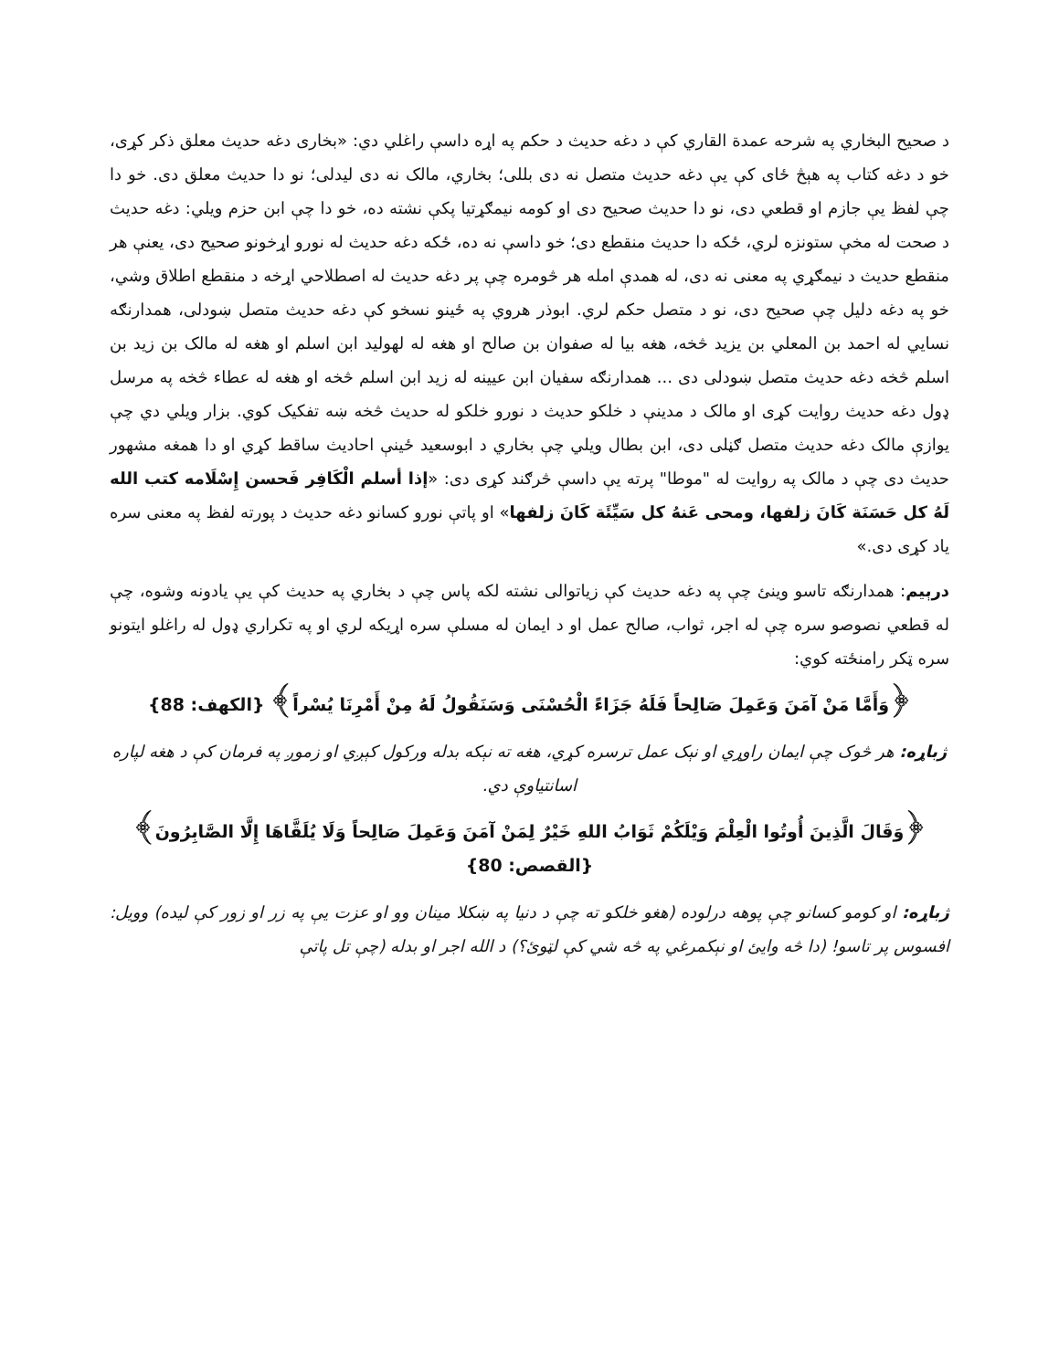د صحيح البخاري په شرحه عمدة القاري کې د دغه حديث د حکم په اړه داسې راغلي دي: «بخاری دغه حديث معلق ذکر کړی، خو د دغه کتاب په هېڅ ځای کې يې دغه حديث متصل نه دی بللی؛ بخاري، مالک نه دی ليدلی؛ نو دا حديث معلق دی. خو دا چې لفظ يې جازم او قطعي دی، نو دا حديث صحيح دی او کومه نيمګړتيا پکې نشته ده، خو دا چې ابن حزم ويلي: دغه حديث د صحت له مخې ستونزه لري، ځکه دا حديث منقطع دی؛ خو داسې نه ده، ځکه دغه حديث له نورو اړخونو صحيح دی، يعنې هر منقطع حديث د نيمګړي په معنی نه دی، له همدې امله هر څومره چې پر دغه حديث له اصطلاحي اړخه د منقطع اطلاق وشي، خو په دغه دليل چې صحيح دی، نو د متصل حکم لري. ابوذر هروي په ځينو نسخو کې دغه حديث متصل ښودلی، همدارنګه نسايي له احمد بن المعلي بن يزيد څخه، هغه بيا له صفوان بن صالح او هغه له لهوليد ابن اسلم او هغه له مالک بن زيد بن اسلم څخه دغه حديث متصل ښودلی دی ... همدارنګه سفيان ابن عيينه له زيد ابن اسلم څخه او هغه له عطاء څخه په مرسل ډول دغه حديث روايت کړی او مالک د مدينې د خلکو حديث د نورو خلکو له حديث څخه ښه تفکيک کوي. بزار ويلي دي چې يوازې مالک دغه حديث متصل ګڼلی دی، ابن بطال ويلي چې بخاري د ابوسعيد ځينې احاديث ساقط کړي او دا همغه مشهور حديث دی چې د مالک په روايت له "موطا" پرته يې داسې څرګند کړی دی: «إذا أسلم الْكَافِر فَحسن إِسْلَامه كتب الله لَهُ كل حَسَنَة كَانَ زلفها، ومحى عَنهُ كل سَيِّئَة كَانَ زلفها» او پاتې نورو کسانو دغه حديث د پورته لفظ په معنی سره ياد کړی دی.»
درېيم: همدارنګه تاسو وينئ چې په دغه حديث کې زياتوالی نشته لکه پاس چې د بخاري په حديث کې يې يادونه وشوه، چې له قطعي نصوصو سره چې له اجر، ثواب، صالح عمل او د ايمان له مسلې سره اړيکه لري او په تکراري ډول له راغلو ايتونو سره ټکر رامنځته کوي:
﴿وَأَمَّا مَنْ آمَنَ وَعَمِلَ صَالِحاً فَلَهُ جَزَاءً الْحُسْنَى وَسَنَقُولُ لَهُ مِنْ أَمْرِنَا يُسْراً﴾ {الكهف: 88}
ژباړه: هر څوک چې ايمان راوړي او نېک عمل ترسره کړي، هغه ته نېکه بدله ورکول کېږي او زموږ په فرمان کې د هغه لپاره اسانتياوې دي.
﴿وَقَالَ الَّذِينَ أُوتُوا الْعِلْمَ وَيْلَكُمْ ثَوَابُ اللهِ خَيْرٌ لِمَنْ آمَنَ وَعَمِلَ صَالِحاً وَلَا يُلَقَّاهَا إِلَّا الصَّابِرُونَ﴾{القصص: 80}
ژباړه: او کومو کسانو چې پوهه درلوده (هغو خلکو ته چې د دنيا په ښکلا مينان وو او عزت يې په زر او زور کې ليده) وويل: افسوس پر تاسو! (دا څه وايئ او نېکمرغي په څه شي کې لټوئ؟) د الله اجر او بدله (چې تل پاتې